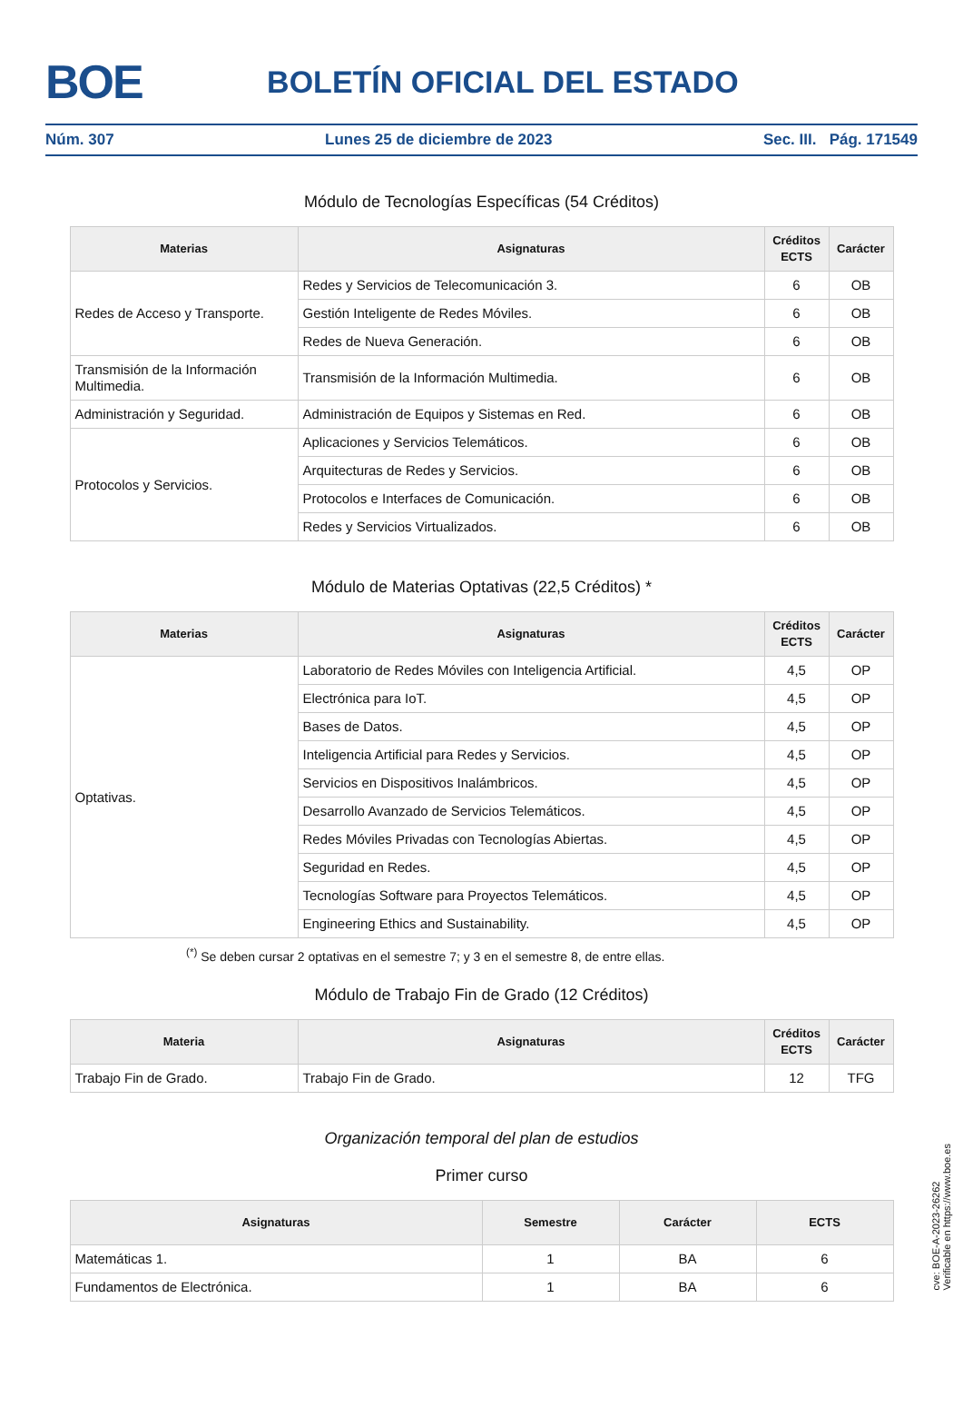BOE BOLETÍN OFICIAL DEL ESTADO
Núm. 307 Lunes 25 de diciembre de 2023 Sec. III. Pág. 171549
Módulo de Tecnologías Específicas (54 Créditos)
| Materias | Asignaturas | Créditos ECTS | Carácter |
| --- | --- | --- | --- |
| Redes de Acceso y Transporte. | Redes y Servicios de Telecomunicación 3. | 6 | OB |
| | Gestión Inteligente de Redes Móviles. | 6 | OB |
| | Redes de Nueva Generación. | 6 | OB |
| Transmisión de la Información Multimedia. | Transmisión de la Información Multimedia. | 6 | OB |
| Administración y Seguridad. | Administración de Equipos y Sistemas en Red. | 6 | OB |
| Protocolos y Servicios. | Aplicaciones y Servicios Telemáticos. | 6 | OB |
| | Arquitecturas de Redes y Servicios. | 6 | OB |
| | Protocolos e Interfaces de Comunicación. | 6 | OB |
| | Redes y Servicios Virtualizados. | 6 | OB |
Módulo de Materias Optativas (22,5 Créditos) *
| Materias | Asignaturas | Créditos ECTS | Carácter |
| --- | --- | --- | --- |
| Optativas. | Laboratorio de Redes Móviles con Inteligencia Artificial. | 4,5 | OP |
| | Electrónica para IoT. | 4,5 | OP |
| | Bases de Datos. | 4,5 | OP |
| | Inteligencia Artificial para Redes y Servicios. | 4,5 | OP |
| | Servicios en Dispositivos Inalámbricos. | 4,5 | OP |
| | Desarrollo Avanzado de Servicios Telemáticos. | 4,5 | OP |
| | Redes Móviles Privadas con Tecnologías Abiertas. | 4,5 | OP |
| | Seguridad en Redes. | 4,5 | OP |
| | Tecnologías Software para Proyectos Telemáticos. | 4,5 | OP |
| | Engineering Ethics and Sustainability. | 4,5 | OP |
<sup>(*)</sup> Se deben cursar 2 optativas en el semestre 7; y 3 en el semestre 8, de entre ellas.
Módulo de Trabajo Fin de Grado (12 Créditos)
| Materia | Asignaturas | Créditos ECTS | Carácter |
| --- | --- | --- | --- |
| Trabajo Fin de Grado. | Trabajo Fin de Grado. | 12 | TFG |
Organización temporal del plan de estudios
Primer curso
| Asignaturas | Semestre | Carácter | ECTS |
| --- | --- | --- | --- |
| Matemáticas 1. | 1 | BA | 6 |
| Fundamentos de Electrónica. | 1 | BA | 6 |
cve: BOE-A-2023-26262
Verificable en https://www.boe.es